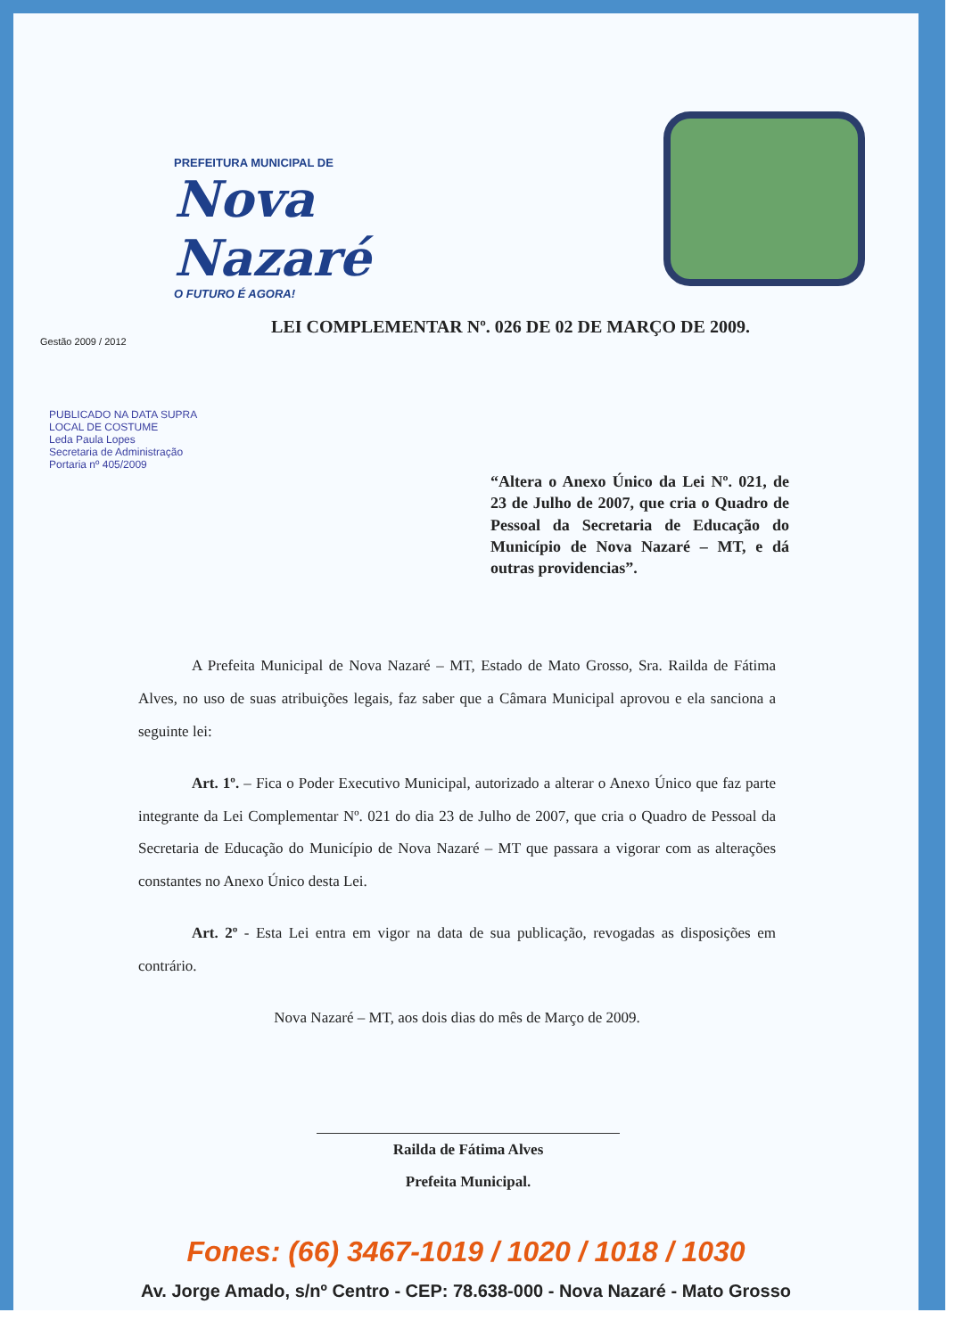PREFEITURA MUNICIPAL DE
Nova Nazaré
O FUTURO É AGORA!
Gestão 2009 / 2012
LEI COMPLEMENTAR Nº. 026 DE 02 DE MARÇO DE 2009.
PUBLICADO NA DATA SUPRA LOCAL DE COSTUME
Leda Paula Lopes
Secretaria de Administração
Portaria nº 405/2009
“Altera o Anexo Único da Lei Nº. 021, de 23 de Julho de 2007, que cria o Quadro de Pessoal da Secretaria de Educação do Município de Nova Nazaré – MT, e dá outras providencias”.
A Prefeita Municipal de Nova Nazaré – MT, Estado de Mato Grosso, Sra. Railda de Fátima Alves, no uso de suas atribuições legais, faz saber que a Câmara Municipal aprovou e ela sanciona a seguinte lei:
Art. 1º. – Fica o Poder Executivo Municipal, autorizado a alterar o Anexo Único que faz parte integrante da Lei Complementar Nº. 021 do dia 23 de Julho de 2007, que cria o Quadro de Pessoal da Secretaria de Educação do Município de Nova Nazaré – MT que passara a vigorar com as alterações constantes no Anexo Único desta Lei.
Art. 2º - Esta Lei entra em vigor na data de sua publicação, revogadas as disposições em contrário.
Nova Nazaré – MT, aos dois dias do mês de Março de 2009.
Railda de Fátima Alves
Prefeita Municipal.
Fones: (66) 3467-1019 / 1020 / 1018 / 1030
Av. Jorge Amado, s/nº Centro - CEP: 78.638-000 - Nova Nazaré - Mato Grosso